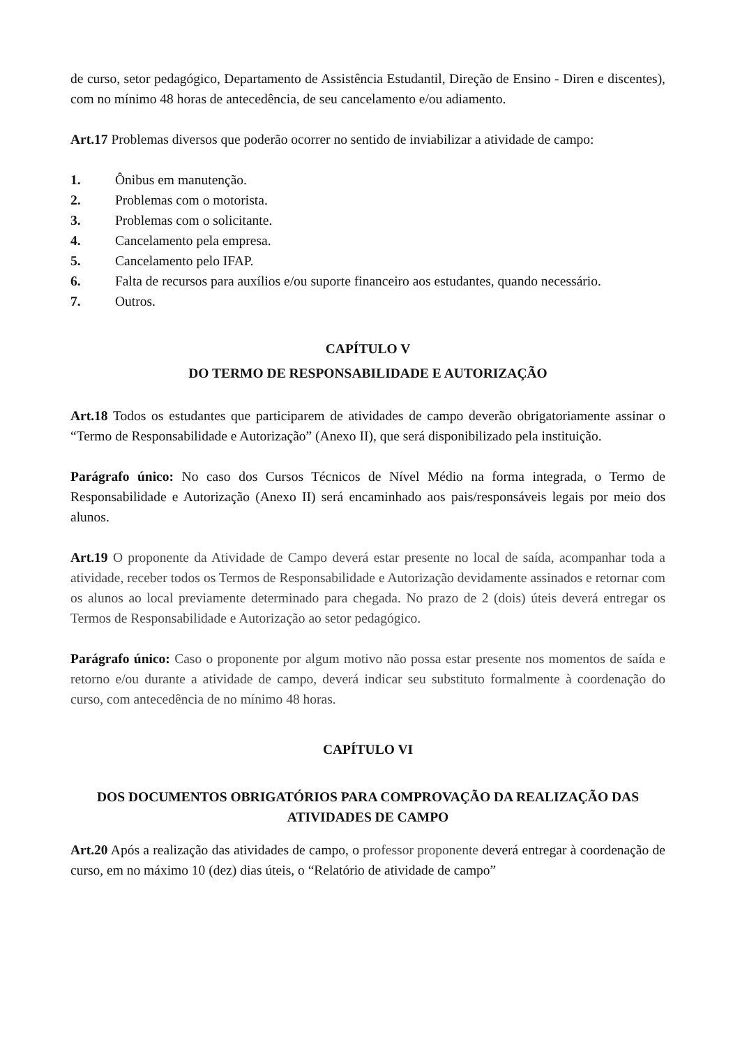de curso, setor pedagógico, Departamento de Assistência Estudantil, Direção de Ensino - Diren e discentes), com no mínimo 48 horas de antecedência, de seu cancelamento e/ou adiamento.
Art.17 Problemas diversos que poderão ocorrer no sentido de inviabilizar a atividade de campo:
1. Ônibus em manutenção.
2. Problemas com o motorista.
3. Problemas com o solicitante.
4. Cancelamento pela empresa.
5. Cancelamento pelo IFAP.
6. Falta de recursos para auxílios e/ou suporte financeiro aos estudantes, quando necessário.
7. Outros.
CAPÍTULO V
DO TERMO DE RESPONSABILIDADE E AUTORIZAÇÃO
Art.18 Todos os estudantes que participarem de atividades de campo deverão obrigatoriamente assinar o “Termo de Responsabilidade e Autorização” (Anexo II), que será disponibilizado pela instituição.
Parágrafo único: No caso dos Cursos Técnicos de Nível Médio na forma integrada, o Termo de Responsabilidade e Autorização (Anexo II) será encaminhado aos pais/responsáveis legais por meio dos alunos.
Art.19 O proponente da Atividade de Campo deverá estar presente no local de saída, acompanhar toda a atividade, receber todos os Termos de Responsabilidade e Autorização devidamente assinados e retornar com os alunos ao local previamente determinado para chegada. No prazo de 2 (dois) úteis deverá entregar os Termos de Responsabilidade e Autorização ao setor pedagógico.
Parágrafo único: Caso o proponente por algum motivo não possa estar presente nos momentos de saída e retorno e/ou durante a atividade de campo, deverá indicar seu substituto formalmente à coordenação do curso, com antecedência de no mínimo 48 horas.
CAPÍTULO VI
DOS DOCUMENTOS OBRIGATÓRIOS PARA COMPROVAÇÃO DA REALIZAÇÃO DAS ATIVIDADES DE CAMPO
Art.20 Após a realização das atividades de campo, o professor proponente deverá entregar à coordenação de curso, em no máximo 10 (dez) dias úteis, o “Relatório de atividade de campo”